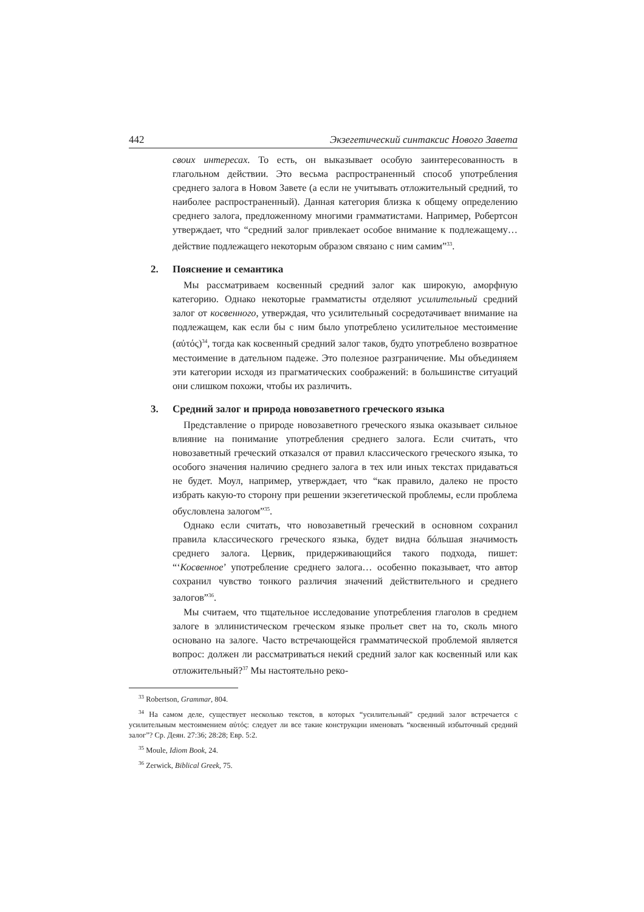442 Экзегетический синтаксис Нового Завета
своих интересах. То есть, он выказывает особую заинтересованность в глагольном действии. Это весьма распространенный способ употребления среднего залога в Новом Завете (а если не учитывать отложительный средний, то наиболее распространенный). Данная категория близка к общему определению среднего залога, предложенному многими грамматистами. Например, Робертсон утверждает, что “средний залог привлекает особое внимание к подлежащему… действие подлежащего некоторым образом связано с ним самим”<sup>33</sup>.
2. Пояснение и семантика
Мы рассматриваем косвенный средний залог как широкую, аморфную категорию. Однако некоторые грамматисты отделяют усилительный средний залог от косвенного, утверждая, что усилительный сосредотачивает внимание на подлежащем, как если бы с ним было употреблено усилительное местоимение (αὐτός)<sup>34</sup>, тогда как косвенный средний залог таков, будто употреблено возвратное местоимение в дательном падеже. Это полезное разграничение. Мы объединяем эти категории исходя из прагматических соображений: в большинстве ситуаций они слишком похожи, чтобы их различить.
3. Средний залог и природа новозаветного греческого языка
Представление о природе новозаветного греческого языка оказывает сильное влияние на понимание употребления среднего залога. Если считать, что новозаветный греческий отказался от правил классического греческого языка, то особого значения наличию среднего залога в тех или иных текстах придаваться не будет. Моул, например, утверждает, что “как правило, далеко не просто избрать какую-то сторону при решении экзегетической проблемы, если проблема обусловлена залогом”<sup>35</sup>.
Однако если считать, что новозаветный греческий в основном сохранил правила классического греческого языка, будет видна бóльшая значимость среднего залога. Цервик, придерживающийся такого подхода, пишет: “‘Косвенное’ употребление среднего залога… особенно показывает, что автор сохранил чувство тонкого различия значений действительного и среднего залогов”<sup>36</sup>.
Мы считаем, что тщательное исследование употребления глаголов в среднем залоге в эллинистическом греческом языке прольет свет на то, сколь много основано на залоге. Часто встречающейся грамматической проблемой является вопрос: должен ли рассматриваться некий средний залог как косвенный или как отложительный?<sup>37</sup> Мы настоятельно реко-
<sup>33</sup> Robertson, Grammar, 804.
<sup>34</sup> На самом деле, существует несколько текстов, в которых “усилительный” средний залог встречается с усилительным местоимением αὐτός: следует ли все такие конструкции именовать “косвенный избыточный средний залог”? Ср. Деян. 27:36; 28:28; Евр. 5:2.
<sup>35</sup> Moule, Idiom Book, 24.
<sup>36</sup> Zerwick, Biblical Greek, 75.